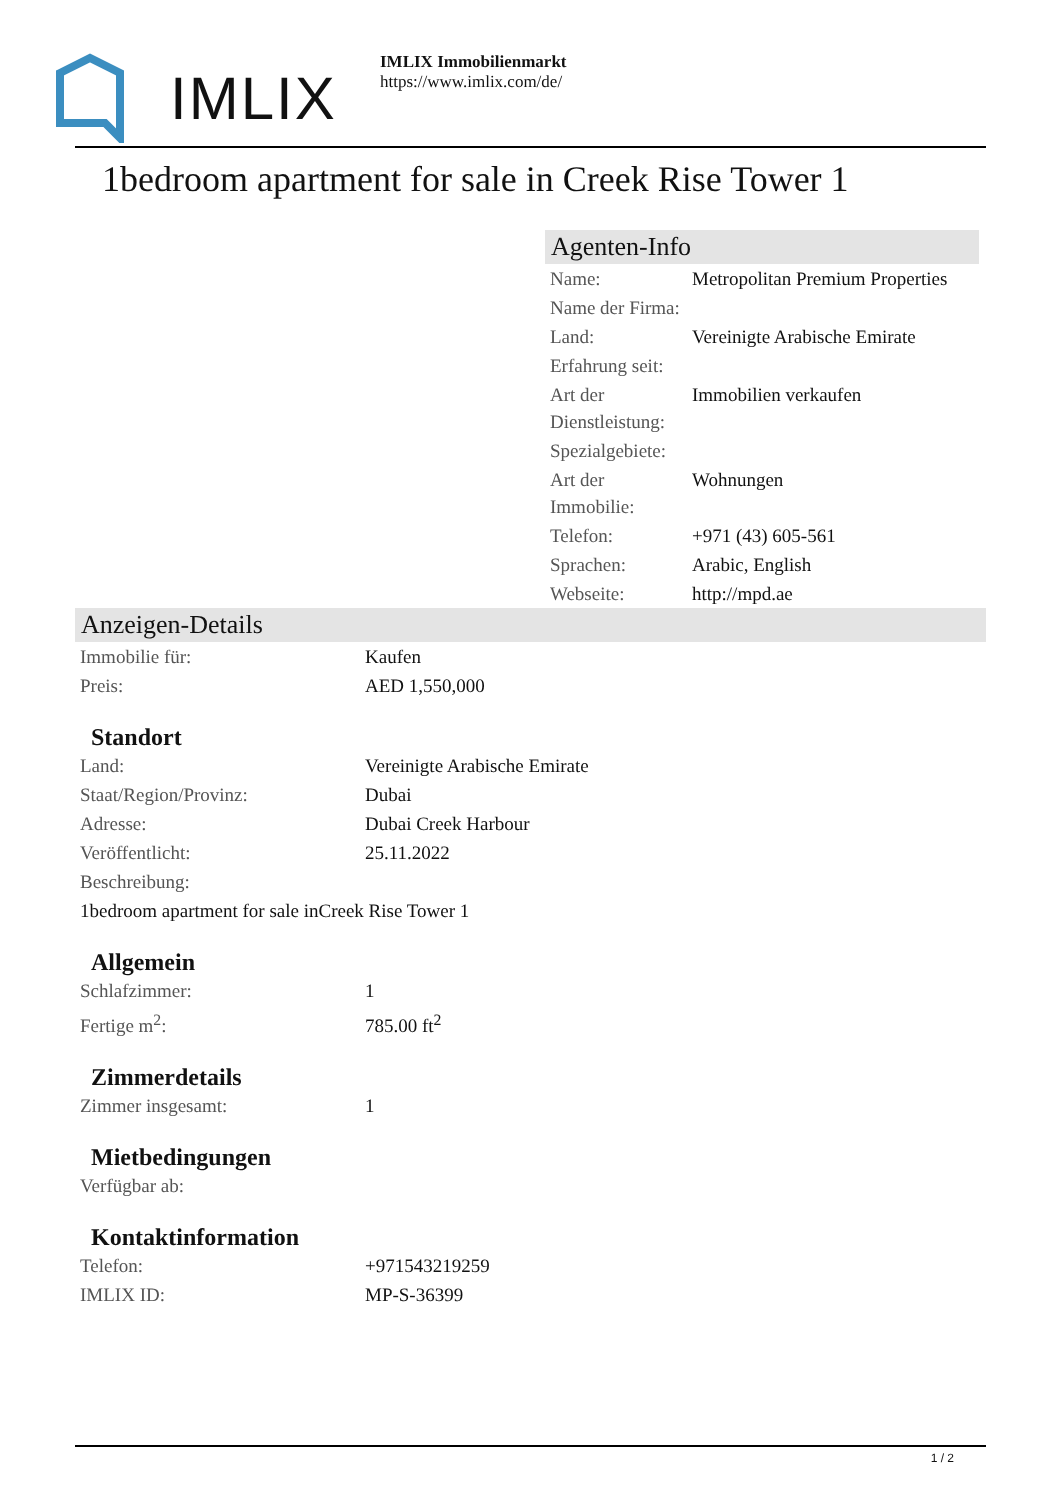IMLIX
IMLIX Immobilienmarkt
https://www.imlix.com/de/
1bedroom apartment for sale in Creek Rise Tower 1
Agenten-Info
| Name: | Metropolitan Premium Properties |
| Name der Firma: | |
| Land: | Vereinigte Arabische Emirate |
| Erfahrung seit: | |
| Art der Dienstleistung: | Immobilien verkaufen |
| Spezialgebiete: | |
| Art der Immobilie: | Wohnungen |
| Telefon: | +971 (43) 605-561 |
| Sprachen: | Arabic, English |
| Webseite: | http://mpd.ae |
Anzeigen-Details
| Immobilie für: | Kaufen |
| Preis: | AED 1,550,000 |
Standort
| Land: | Vereinigte Arabische Emirate |
| Staat/Region/Provinz: | Dubai |
| Adresse: | Dubai Creek Harbour |
| Veröffentlicht: | 25.11.2022 |
| Beschreibung: | |
| 1bedroom apartment for sale inCreek Rise Tower 1 | |
Allgemein
| Schlafzimmer: | 1 |
| Fertige m<sup>2</sup>: | 785.00 ft<sup>2</sup> |
Zimmerdetails
| Zimmer insgesamt: | 1 |
Mietbedingungen
| Verfügbar ab: | |
Kontaktinformation
| Telefon: | +971543219259 |
| IMLIX ID: | MP-S-36399 |
1 / 2